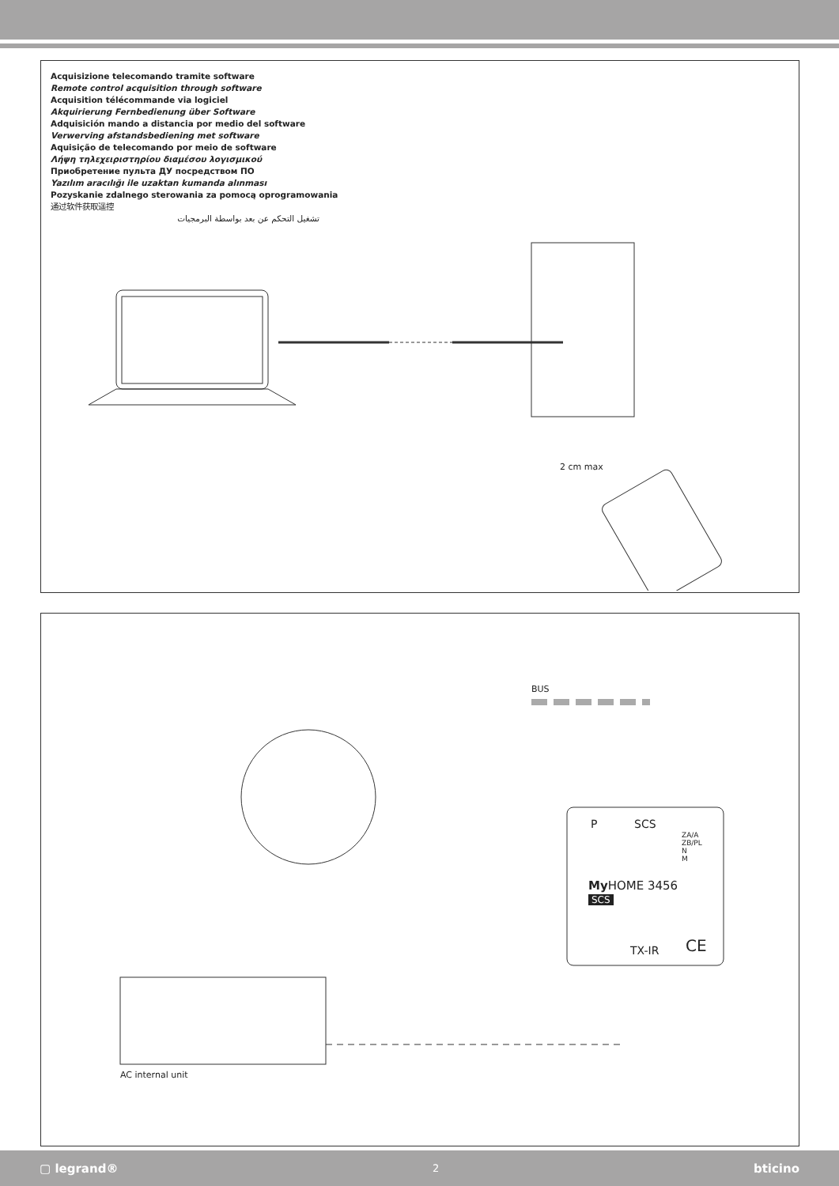Acquisizione telecomando tramite software
Remote control acquisition through software
Acquisition télécommande via logiciel
Akquirierung Fernbedienung über Software
Adquisición mando a distancia por medio del software
Verwerving afstandsbediening met software
Aquisição de telecomando por meio de software
Λήψη τηλεχειριστηρίου διαμέσου λογισμικού
Приобретение пульта ДУ посредством ПО
Yazılım aracılığı ile uzaktan kumanda alınması
Pozyskanie zdalnego sterowania za pomocą oprogramowania
通过软件获取遥控
تشغيل التحكم عن بعد بواسطة البرمجيات
2 cm max
BUS
P SCS
ZA/A
ZB/PL
N
M
My HOME 3456
SCS
TX-IR CE
AC internal unit
▢ legrand® 2 bticino